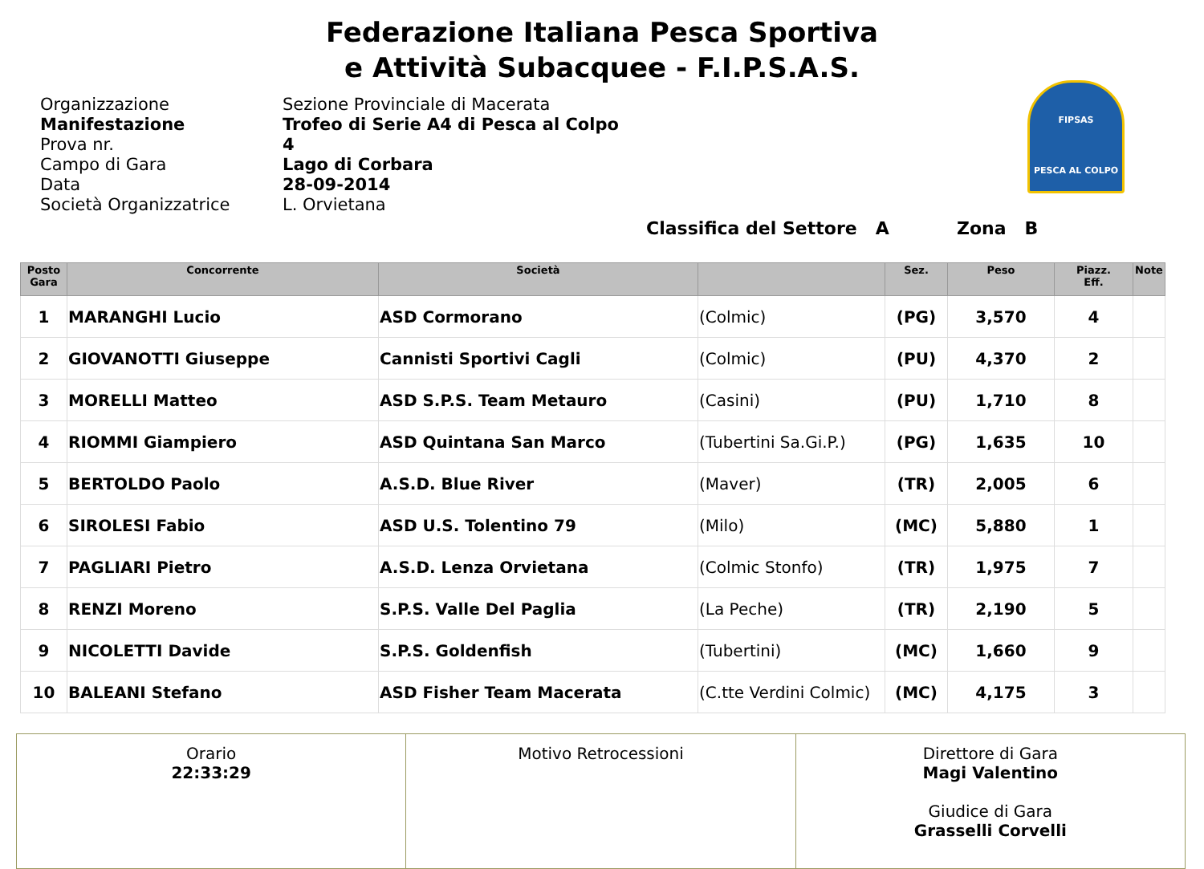Federazione Italiana Pesca Sportiva
e Attività Subacquee - F.I.P.S.A.S.
FIPSAS
PESCA AL COLPO
Organizzazione
Sezione Provinciale di Macerata
Manifestazione
Trofeo di Serie A4 di Pesca al Colpo
Prova nr.
4
Campo di Gara
Lago di Corbara
Data
28-09-2014
Società Organizzatrice
L. Orvietana
Classifica del Settore A Zona B
| Posto Gara | Concorrente | Società | | Sez. | Peso | Piazz. Eff. | Note |
| --- | --- | --- | --- | --- | --- | --- | --- |
| 1 | MARANGHI Lucio | ASD Cormorano | (Colmic) | (PG) | 3,570 | 4 | |
| 2 | GIOVANOTTI Giuseppe | Cannisti Sportivi Cagli | (Colmic) | (PU) | 4,370 | 2 | |
| 3 | MORELLI Matteo | ASD S.P.S. Team Metauro | (Casini) | (PU) | 1,710 | 8 | |
| 4 | RIOMMI Giampiero | ASD Quintana San Marco | (Tubertini Sa.Gi.P.) | (PG) | 1,635 | 10 | |
| 5 | BERTOLDO Paolo | A.S.D. Blue River | (Maver) | (TR) | 2,005 | 6 | |
| 6 | SIROLESI Fabio | ASD U.S. Tolentino 79 | (Milo) | (MC) | 5,880 | 1 | |
| 7 | PAGLIARI Pietro | A.S.D. Lenza Orvietana | (Colmic Stonfo) | (TR) | 1,975 | 7 | |
| 8 | RENZI Moreno | S.P.S. Valle Del Paglia | (La Peche) | (TR) | 2,190 | 5 | |
| 9 | NICOLETTI Davide | S.P.S. Goldenfish | (Tubertini) | (MC) | 1,660 | 9 | |
| 10 | BALEANI Stefano | ASD Fisher Team Macerata | (C.tte Verdini Colmic) | (MC) | 4,175 | 3 | |
| Orario 22:33:29 | Motivo Retrocessioni | Direttore di Gara Magi Valentino Giudice di Gara Grasselli Corvelli |